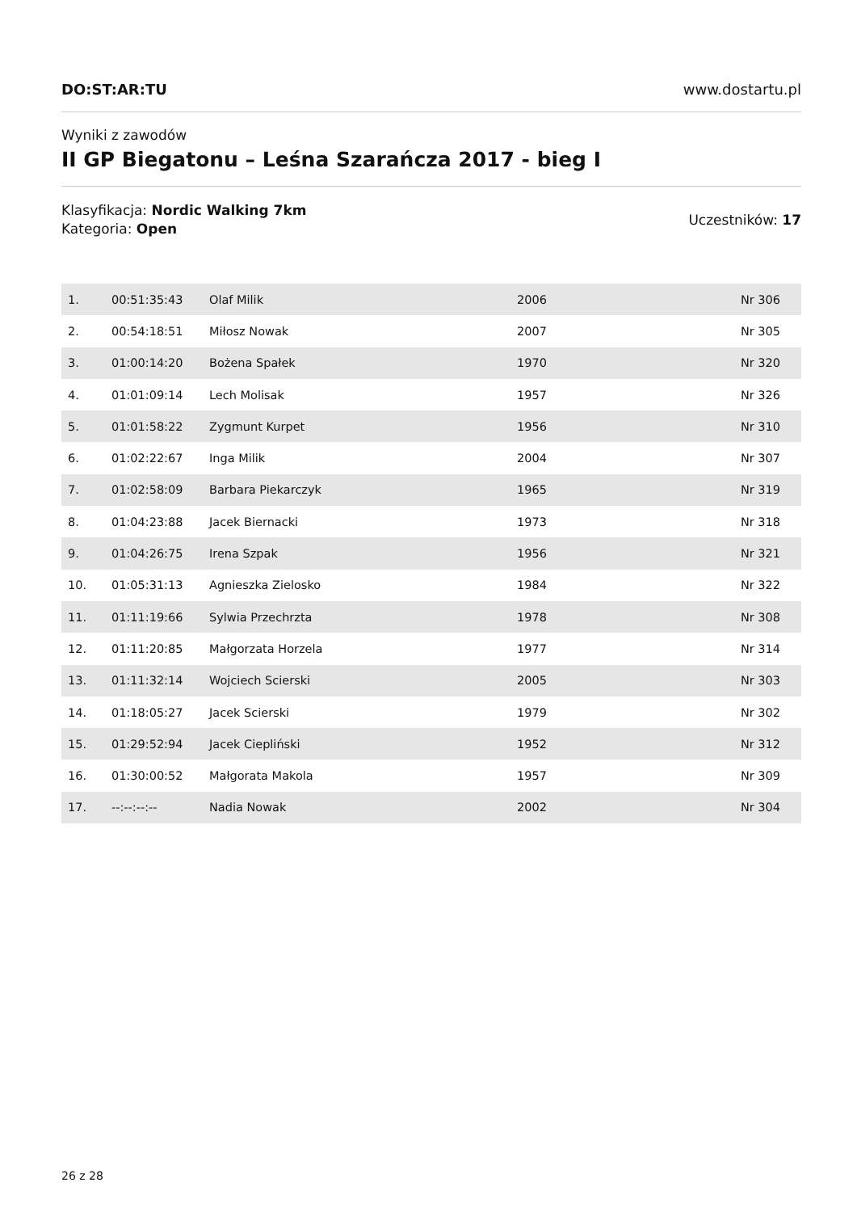DO:ST:AR:TU www.dostartu.pl
Wyniki z zawodów
II GP Biegatonu – Leśna Szarańcza 2017 - bieg I
Klasyfikacja: Nordic Walking 7km
Kategoria: Open
Uczestników: 17
| 1. | 00:51:35:43 | Olaf Milik | 2006 | Nr 306 |
| 2. | 00:54:18:51 | Miłosz Nowak | 2007 | Nr 305 |
| 3. | 01:00:14:20 | Bożena Spałek | 1970 | Nr 320 |
| 4. | 01:01:09:14 | Lech Molisak | 1957 | Nr 326 |
| 5. | 01:01:58:22 | Zygmunt Kurpet | 1956 | Nr 310 |
| 6. | 01:02:22:67 | Inga Milik | 2004 | Nr 307 |
| 7. | 01:02:58:09 | Barbara Piekarczyk | 1965 | Nr 319 |
| 8. | 01:04:23:88 | Jacek Biernacki | 1973 | Nr 318 |
| 9. | 01:04:26:75 | Irena Szpak | 1956 | Nr 321 |
| 10. | 01:05:31:13 | Agnieszka Zielosko | 1984 | Nr 322 |
| 11. | 01:11:19:66 | Sylwia Przechrzta | 1978 | Nr 308 |
| 12. | 01:11:20:85 | Małgorzata Horzela | 1977 | Nr 314 |
| 13. | 01:11:32:14 | Wojciech Scierski | 2005 | Nr 303 |
| 14. | 01:18:05:27 | Jacek Scierski | 1979 | Nr 302 |
| 15. | 01:29:52:94 | Jacek Ciepliński | 1952 | Nr 312 |
| 16. | 01:30:00:52 | Małgorata Makola | 1957 | Nr 309 |
| 17. | --:--:--:-- | Nadia Nowak | 2002 | Nr 304 |
26 z 28